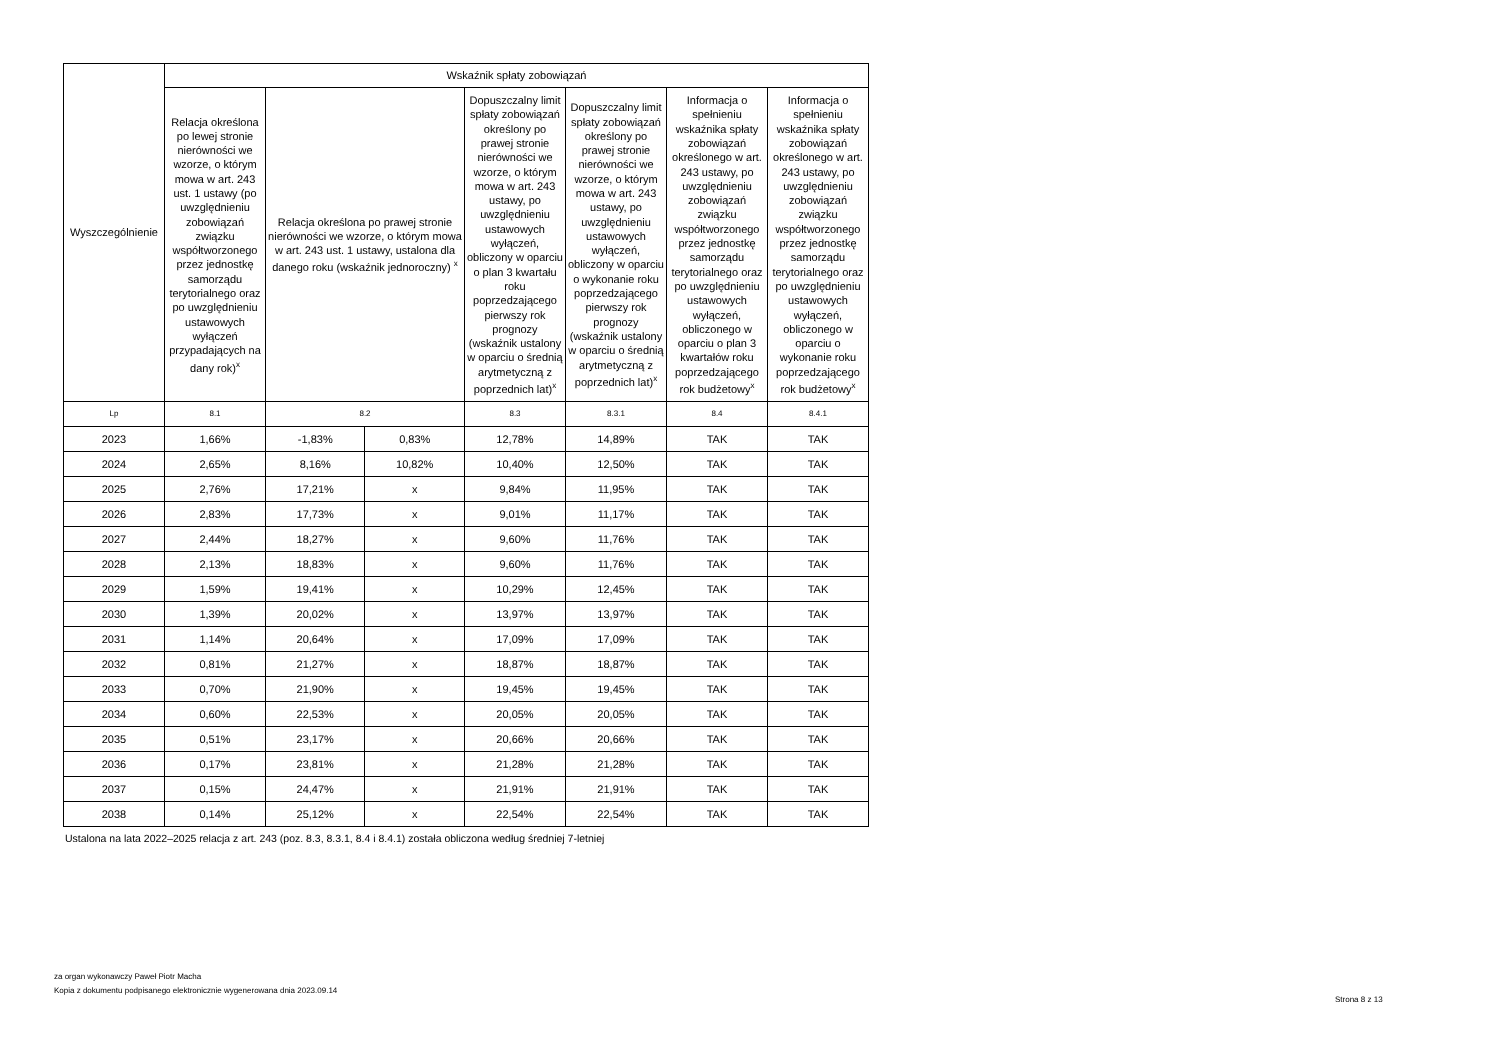| Wyszczególnienie | Wskaźnik spłaty zobowiązań | | | | | | |
| --- | --- | --- | --- | --- | --- | --- | --- |
| | Relacja określona po lewej stronie nierówności we wzorze, o którym mowa w art. 243 ust. 1 ustawy (po uwzględnieniu zobowiązań związku współtworzonego przez jednostkę samorządu terytorialnego oraz po uwzględnieniu ustawowych wyłączeń przypadających na dany rok)<sup>x</sup> | Relacja określona po prawej stronie nierówności we wzorze, o którym mowa w art. 243 ust. 1 ustawy, ustalona dla danego roku (wskaźnik jednoroczny) <sup>x</sup> | | Dopuszczalny limit spłaty zobowiązań określony po prawej stronie nierówności we wzorze, o którym mowa w art. 243 ustawy, po uwzględnieniu ustawowych wyłączeń, obliczony w oparciu o plan 3 kwartału roku poprzedzającego pierwszy rok prognozy (wskaźnik ustalony w oparciu o średnią arytmetyczną z poprzednich lat)<sup>x</sup> | Dopuszczalny limit spłaty zobowiązań określony po prawej stronie nierówności we wzorze, o którym mowa w art. 243 ustawy, po uwzględnieniu ustawowych wyłączeń, obliczony w oparciu o wykonanie roku poprzedzającego pierwszy rok prognozy (wskaźnik ustalony w oparciu o średnią arytmetyczną z poprzednich lat)<sup>x</sup> | Informacja o spełnieniu wskaźnika spłaty zobowiązań określonego w art. 243 ustawy, po uwzględnieniu zobowiązań związku współtworzonego przez jednostkę samorządu terytorialnego oraz po uwzględnieniu ustawowych wyłączeń, obliczonego w oparciu o plan 3 kwartałów roku poprzedzającego rok budżetowy<sup>x</sup> | Informacja o spełnieniu wskaźnika spłaty zobowiązań określonego w art. 243 ustawy, po uwzględnieniu zobowiązań związku współtworzonego przez jednostkę samorządu terytorialnego oraz po uwzględnieniu ustawowych wyłączeń, obliczonego w oparciu o wykonanie roku poprzedzającego rok budżetowy<sup>x</sup> |
| Lp | 8.1 | 8.2 | | 8.3 | 8.3.1 | 8.4 | 8.4.1 |
| 2023 | 1,66% | -1,83% | 0,83% | 12,78% | 14,89% | TAK | TAK |
| 2024 | 2,65% | 8,16% | 10,82% | 10,40% | 12,50% | TAK | TAK |
| 2025 | 2,76% | 17,21% | x | 9,84% | 11,95% | TAK | TAK |
| 2026 | 2,83% | 17,73% | x | 9,01% | 11,17% | TAK | TAK |
| 2027 | 2,44% | 18,27% | x | 9,60% | 11,76% | TAK | TAK |
| 2028 | 2,13% | 18,83% | x | 9,60% | 11,76% | TAK | TAK |
| 2029 | 1,59% | 19,41% | x | 10,29% | 12,45% | TAK | TAK |
| 2030 | 1,39% | 20,02% | x | 13,97% | 13,97% | TAK | TAK |
| 2031 | 1,14% | 20,64% | x | 17,09% | 17,09% | TAK | TAK |
| 2032 | 0,81% | 21,27% | x | 18,87% | 18,87% | TAK | TAK |
| 2033 | 0,70% | 21,90% | x | 19,45% | 19,45% | TAK | TAK |
| 2034 | 0,60% | 22,53% | x | 20,05% | 20,05% | TAK | TAK |
| 2035 | 0,51% | 23,17% | x | 20,66% | 20,66% | TAK | TAK |
| 2036 | 0,17% | 23,81% | x | 21,28% | 21,28% | TAK | TAK |
| 2037 | 0,15% | 24,47% | x | 21,91% | 21,91% | TAK | TAK |
| 2038 | 0,14% | 25,12% | x | 22,54% | 22,54% | TAK | TAK |
Ustalona na lata 2022–2025 relacja z art. 243 (poz. 8.3, 8.3.1, 8.4 i 8.4.1) została obliczona według średniej 7-letniej
za organ wykonawczy Paweł Piotr Macha
Kopia z dokumentu podpisanego elektronicznie wygenerowana dnia 2023.09.14
Strona 8 z 13